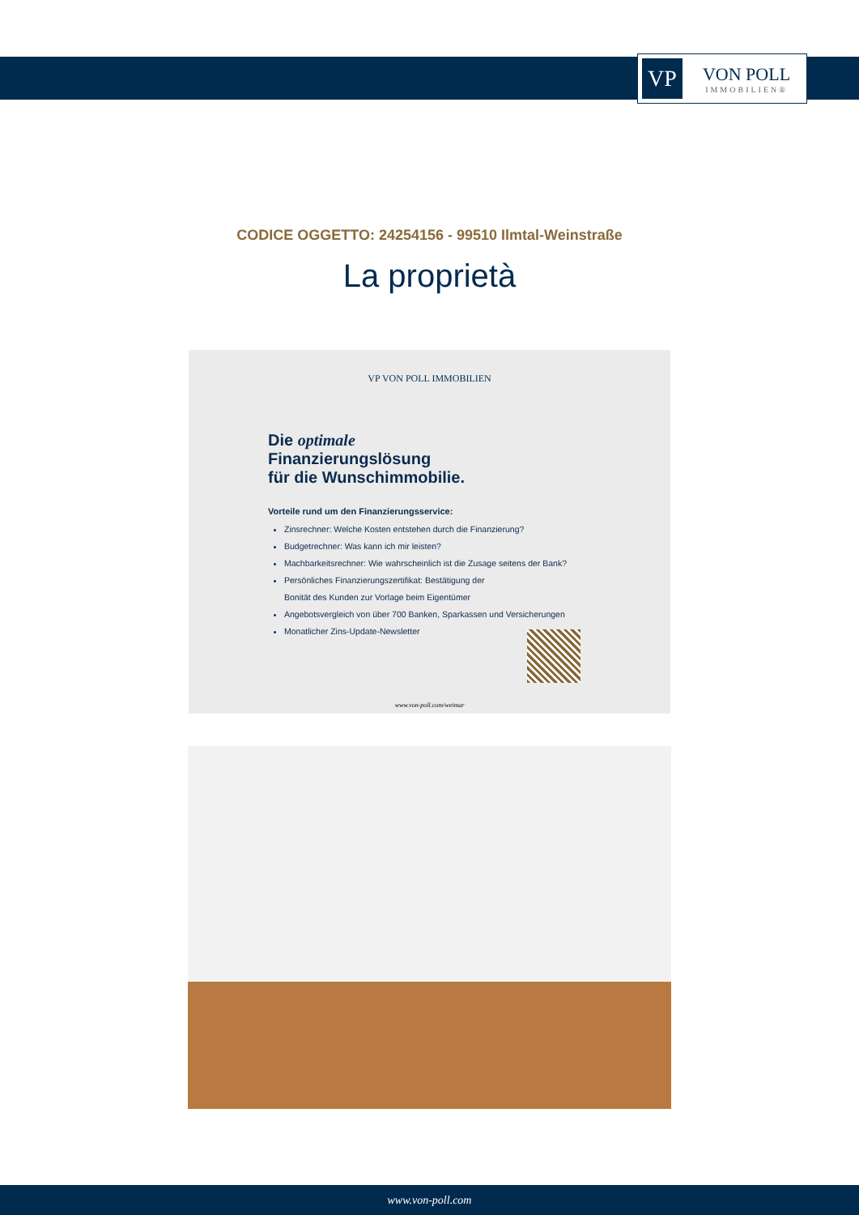VP
VON POLL
IMMOBILIEN®
CODICE OGGETTO: 24254156 - 99510 Ilmtal-Weinstraße
La proprietà
VP VON POLL IMMOBILIEN
Die optimale
Finanzierungslösung
für die Wunschimmobilie.
Vorteile rund um den Finanzierungsservice:
Zinsrechner: Welche Kosten entstehen durch die Finanzierung?
Budgetrechner: Was kann ich mir leisten?
Machbarkeitsrechner: Wie wahrscheinlich ist die Zusage seitens der Bank?
Persönliches Finanzierungszertifikat: Bestätigung der
Bonität des Kunden zur Vorlage beim Eigentümer
Angebotsvergleich von über 700 Banken, Sparkassen und Versicherungen
Monatlicher Zins-Update-Newsletter
www.von-poll.com/weimar
www.von-poll.com